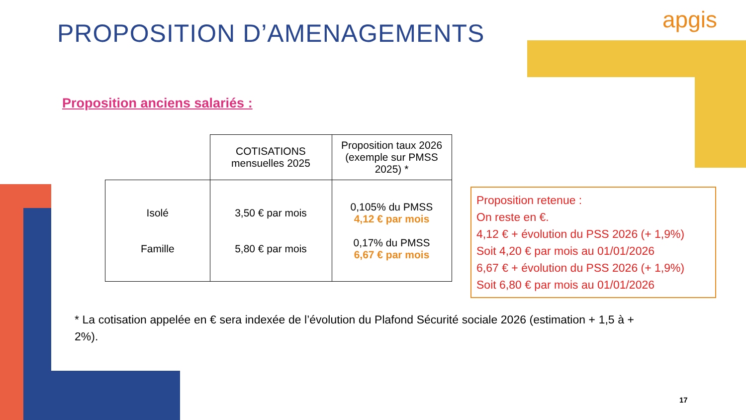PROPOSITION D’AMENAGEMENTS apgis
Proposition anciens salariés :
| | COTISATIONS mensuelles 2025 | Proposition taux 2026 (exemple sur PMSS 2025) * |
| --- | --- | --- |
| Isolé Famille | 3,50 € par mois 5,80 € par mois | 0,105% du PMSS 4,12 € par mois 0,17% du PMSS 6,67 € par mois |
Proposition retenue :
On reste en €.
4,12 € + évolution du PSS 2026 (+ 1,9%)
Soit 4,20 € par mois au 01/01/2026
6,67 € + évolution du PSS 2026 (+ 1,9%)
Soit 6,80 € par mois au 01/01/2026
* La cotisation appelée en € sera indexée de l’évolution du Plafond Sécurité sociale 2026 (estimation + 1,5 à + 2%).
17